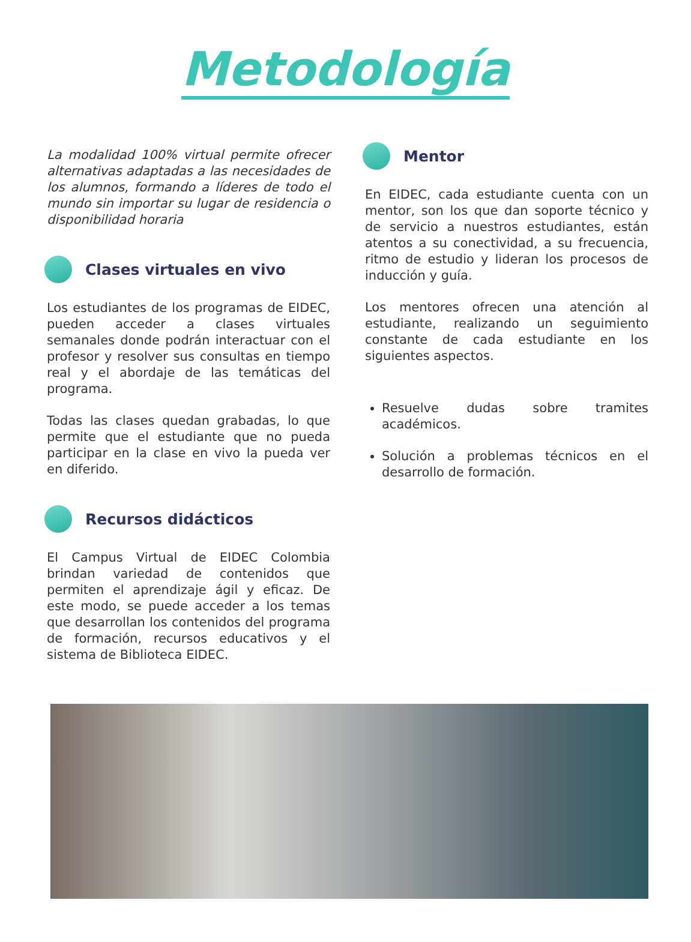Metodología
La modalidad 100% virtual permite ofrecer alternativas adaptadas a las necesidades de los alumnos, formando a líderes de todo el mundo sin importar su lugar de residencia o disponibilidad horaria
Clases virtuales en vivo
Los estudiantes de los programas de EIDEC, pueden acceder a clases virtuales semanales donde podrán interactuar con el profesor y resolver sus consultas en tiempo real y el abordaje de las temáticas del programa.
Todas las clases quedan grabadas, lo que permite que el estudiante que no pueda participar en la clase en vivo la pueda ver en diferido.
Recursos didácticos
El Campus Virtual de EIDEC Colombia brindan variedad de contenidos que permiten el aprendizaje ágil y eficaz. De este modo, se puede acceder a los temas que desarrollan los contenidos del programa de formación, recursos educativos y el sistema de Biblioteca EIDEC.
Mentor
En EIDEC, cada estudiante cuenta con un mentor, son los que dan soporte técnico y de servicio a nuestros estudiantes, están atentos a su conectividad, a su frecuencia, ritmo de estudio y lideran los procesos de inducción y guía.
Los mentores ofrecen una atención al estudiante, realizando un seguimiento constante de cada estudiante en los siguientes aspectos.
Resuelve dudas sobre tramites académicos.
Solución a problemas técnicos en el desarrollo de formación.